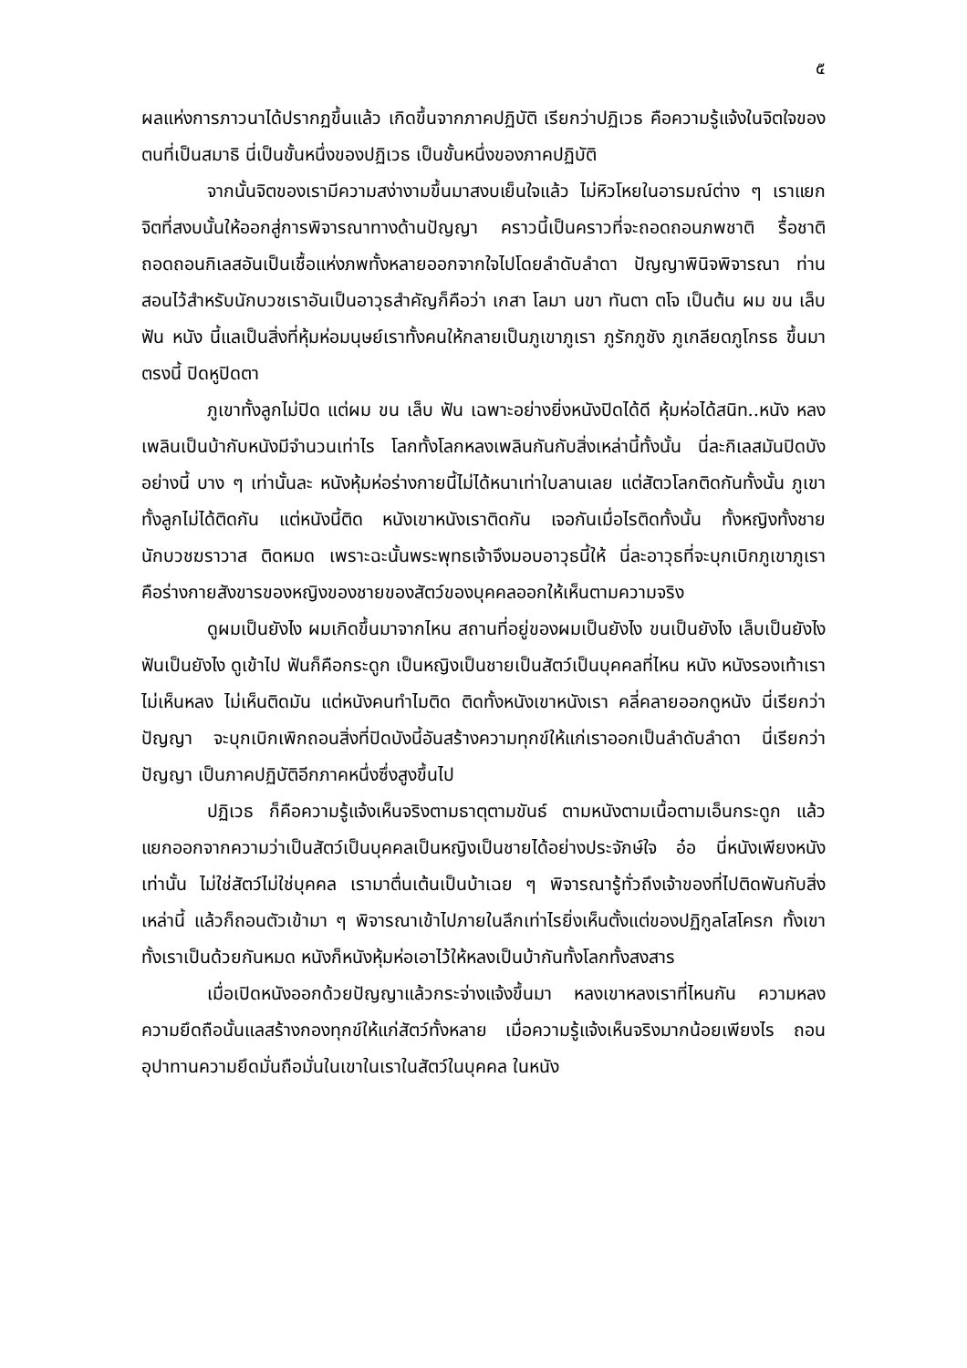๕
ผลแห่งการภาวนาได้ปรากฏขึ้นแล้ว เกิดขึ้นจากภาคปฏิบัติ เรียกว่าปฏิเวธ คือความรู้แจ้งในจิตใจของตนที่เป็นสมาธิ นี่เป็นขั้นหนึ่งของปฏิเวธ เป็นขั้นหนึ่งของภาคปฏิบัติ
จากนั้นจิตของเรามีความสง่างามขึ้นมาสงบเย็นใจแล้ว ไม่หิวโหยในอารมณ์ต่าง ๆ เราแยกจิตที่สงบนั้นให้ออกสู่การพิจารณาทางด้านปัญญา คราวนี้เป็นคราวที่จะถอดถอนภพชาติ รื้อชาติ ถอดถอนกิเลสอันเป็นเชื้อแห่งภพทั้งหลายออกจากใจไปโดยลำดับลำดา ปัญญาพินิจพิจารณา ท่านสอนไว้สำหรับนักบวชเราอันเป็นอาวุธสำคัญก็คือว่า เกสา โลมา นขา ทันตา ตโจ เป็นต้น ผม ขน เล็บ ฟัน หนัง นี้แลเป็นสิ่งที่หุ้มห่อมนุษย์เราทั้งคนให้กลายเป็นภูเขาภูเรา ภูรักภูชัง ภูเกลียดภูโกรธ ขึ้นมาตรงนี้ ปิดหูปิดตา
ภูเขาทั้งลูกไม่ปิด แต่ผม ขน เล็บ ฟัน เฉพาะอย่างยิ่งหนังปิดได้ดี หุ้มห่อได้สนิท..หนัง หลงเพลินเป็นบ้ากับหนังมีจำนวนเท่าไร โลกทั้งโลกหลงเพลินกันกับสิ่งเหล่านี้ทั้งนั้น นี่ละกิเลสมันปิดบังอย่างนี้ บาง ๆ เท่านั้นละ หนังหุ้มห่อร่างกายนี้ไม่ได้หนาเท่าใบลานเลย แต่สัตวโลกติดกันทั้งนั้น ภูเขาทั้งลูกไม่ได้ติดกัน แต่หนังนี้ติด หนังเขาหนังเราติดกัน เจอกันเมื่อไรติดทั้งนั้น ทั้งหญิงทั้งชาย นักบวชฆราวาส ติดหมด เพราะฉะนั้นพระพุทธเจ้าจึงมอบอาวุธนี้ให้ นี่ละอาวุธที่จะบุกเบิกภูเขาภูเรา คือร่างกายสังขารของหญิงของชายของสัตว์ของบุคคลออกให้เห็นตามความจริง
ดูผมเป็นยังไง ผมเกิดขึ้นมาจากไหน สถานที่อยู่ของผมเป็นยังไง ขนเป็นยังไง เล็บเป็นยังไง ฟันเป็นยังไง ดูเข้าไป ฟันก็คือกระดูก เป็นหญิงเป็นชายเป็นสัตว์เป็นบุคคลที่ไหน หนัง หนังรองเท้าเราไม่เห็นหลง ไม่เห็นติดมัน แต่หนังคนทำไมติด ติดทั้งหนังเขาหนังเรา คลี่คลายออกดูหนัง นี่เรียกว่าปัญญา จะบุกเบิกเพิกถอนสิ่งที่ปิดบังนี้อันสร้างความทุกข์ให้แก่เราออกเป็นลำดับลำดา นี่เรียกว่าปัญญา เป็นภาคปฏิบัติอีกภาคหนึ่งซึ่งสูงขึ้นไป
ปฏิเวธ ก็คือความรู้แจ้งเห็นจริงตามธาตุตามขันธ์ ตามหนังตามเนื้อตามเอ็นกระดูก แล้วแยกออกจากความว่าเป็นสัตว์เป็นบุคคลเป็นหญิงเป็นชายได้อย่างประจักษ์ใจ อ๋อ นี่หนังเพียงหนังเท่านั้น ไม่ใช่สัตว์ไม่ใช่บุคคล เรามาตื่นเต้นเป็นบ้าเฉย ๆ พิจารณารู้ทั่วถึงเจ้าของที่ไปติดพันกับสิ่งเหล่านี้ แล้วก็ถอนตัวเข้ามา ๆ พิจารณาเข้าไปภายในลึกเท่าไรยิ่งเห็นตั้งแต่ของปฏิกูลโสโครก ทั้งเขาทั้งเราเป็นด้วยกันหมด หนังก็หนังหุ้มห่อเอาไว้ให้หลงเป็นบ้ากันทั้งโลกทั้งสงสาร
เมื่อเปิดหนังออกด้วยปัญญาแล้วกระจ่างแจ้งขึ้นมา หลงเขาหลงเราที่ไหนกัน ความหลงความยึดถือนั้นแลสร้างกองทุกข์ให้แก่สัตว์ทั้งหลาย เมื่อความรู้แจ้งเห็นจริงมากน้อยเพียงไร ถอนอุปาทานความยึดมั่นถือมั่นในเขาในเราในสัตว์ในบุคคล ในหนัง